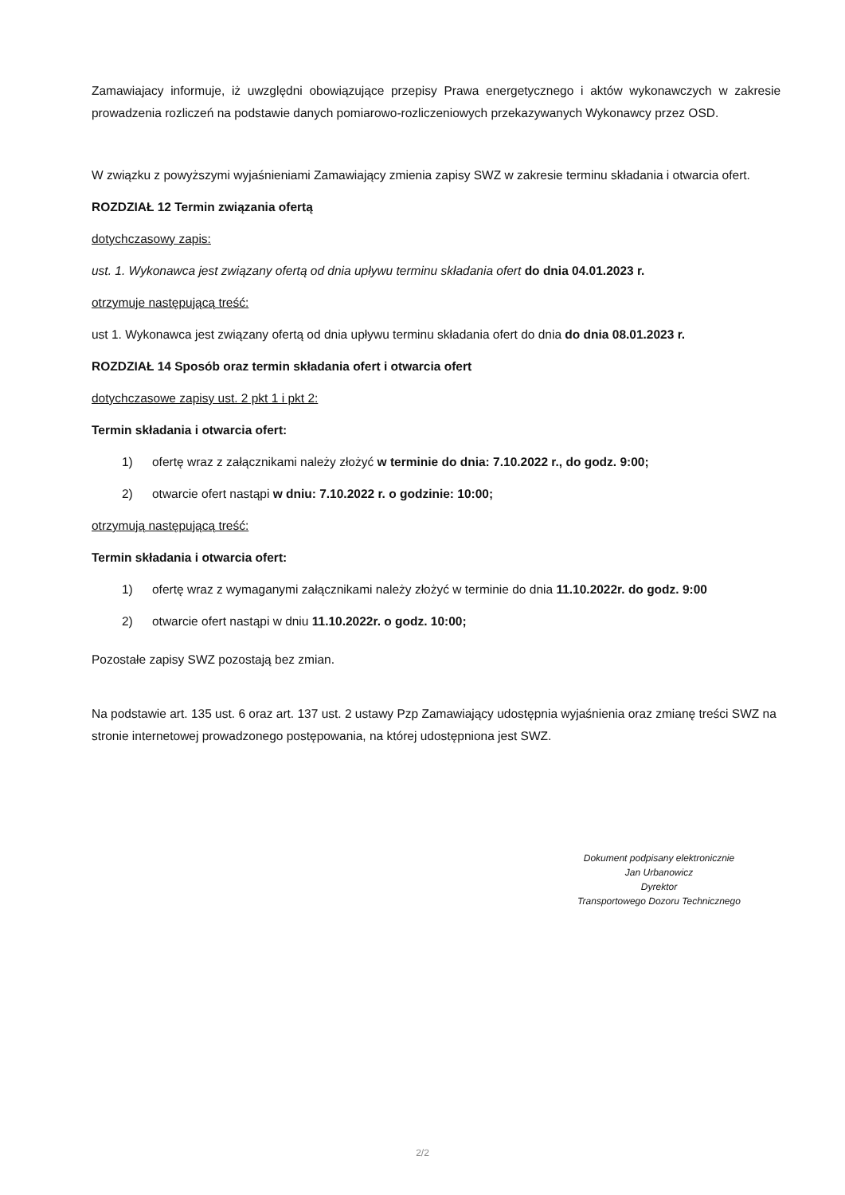Zamawiajacy informuje, iż uwzględni obowiązujące przepisy Prawa energetycznego i aktów wykonawczych w zakresie prowadzenia rozliczeń na podstawie danych pomiarowo-rozliczeniowych przekazywanych Wykonawcy przez OSD.
W związku z powyższymi wyjaśnieniami Zamawiający zmienia zapisy SWZ w zakresie terminu składania i otwarcia ofert.
ROZDZIAŁ 12 Termin związania ofertą
dotychczasowy zapis:
ust. 1. Wykonawca jest związany ofertą od dnia upływu terminu składania ofert do dnia 04.01.2023 r.
otrzymuje następującą treść:
ust 1. Wykonawca jest związany ofertą od dnia upływu terminu składania ofert do dnia do dnia 08.01.2023 r.
ROZDZIAŁ 14 Sposób oraz termin składania ofert i otwarcia ofert
dotychczasowe zapisy ust. 2 pkt 1 i pkt 2:
Termin składania i otwarcia ofert:
1) ofertę wraz z załącznikami należy złożyć w terminie do dnia: 7.10.2022 r., do godz. 9:00;
2) otwarcie ofert nastąpi w dniu: 7.10.2022 r. o godzinie: 10:00;
otrzymują następującą treść:
Termin składania i otwarcia ofert:
1) ofertę wraz z wymaganymi załącznikami należy złożyć w terminie do dnia 11.10.2022r. do godz. 9:00
2) otwarcie ofert nastąpi w dniu 11.10.2022r. o godz. 10:00;
Pozostałe zapisy SWZ pozostają bez zmian.
Na podstawie art. 135 ust. 6 oraz art. 137 ust. 2 ustawy Pzp Zamawiający udostępnia wyjaśnienia oraz zmianę treści SWZ na stronie internetowej prowadzonego postępowania, na której udostępniona jest SWZ.
Dokument podpisany elektronicznie
Jan Urbanowicz
Dyrektor
Transportowego Dozoru Technicznego
2/2